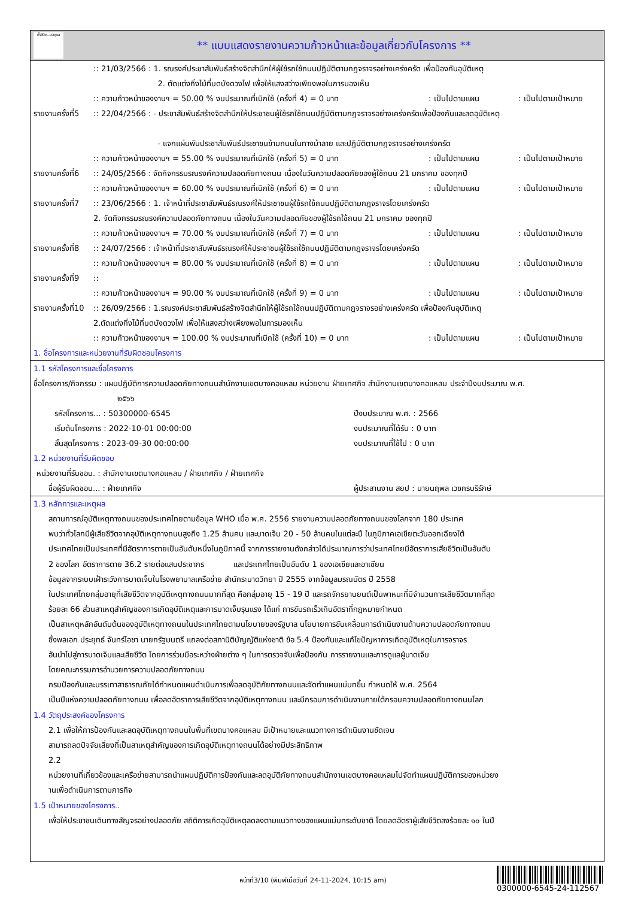ทั้งชีวิต..เราดูแล
** แบบแสดงรายงานความก้าวหน้าและข้อมูลเกี่ยวกับโครงการ **
:: 21/03/2566 : 1. รณรงค์ประชาสัมพันธ์สร้างจิตสำนึกให้ผู้ใช้รถใช้ถนนปฏิบัติตามกฎจราจรอย่างเคร่งครัด เพื่อป้องกันอุบัติเหตุ
2. ตัดแต่งกิ่งไม้ที่บดบังดวงไฟ เพื่อให้แสงสว่างเพียงพอในการมองเห็น
:: ความก้าวหน้าของงานฯ = 50.00 % งบประมาณที่เบิกใช้ (ครั้งที่ 4) = 0 บาท: เป็นไปตามแผน: เป็นไปตามเป้าหมาย
รายงานครั้งที่5
:: 22/04/2566 : - ประชาสัมพันธ์สร้างจิตสำนึกให้ประชาชนผู้ใช้รถใช้ถนนปฏิบัติตามกฎจราจรอย่างเคร่งครัดเพื่อป้องกันและลดอุบัติเหตุ
- แจกแผ่นพับประชาสัมพันธ์ประชาชนข้ามถนนในทางม้าลาย และปฏิบัติตามกฎจราจรอย่างเคร่งครัด
:: ความก้าวหน้าของงานฯ = 55.00 % งบประมาณที่เบิกใช้ (ครั้งที่ 5) = 0 บาท: เป็นไปตามแผน: เป็นไปตามเป้าหมาย
รายงานครั้งที่6
:: 24/05/2566 : จัดกิจกรรมรณรงค์ความปลอดภัยทางถนน เนื่องในวันความปลอดภัยของผู้ใช้ถนน 21 มกราคม ของทุกปี
:: ความก้าวหน้าของงานฯ = 60.00 % งบประมาณที่เบิกใช้ (ครั้งที่ 6) = 0 บาท: เป็นไปตามแผน: เป็นไปตามเป้าหมาย
รายงานครั้งที่7
:: 23/06/2566 : 1. เจ้าหน้าที่ประชาสัมพันธ์รณรงค์ให้ประชาชนผู้ใช้รถใช้ถนนปฏิบัติตามกฎจราจรโดยเคร่งครัด
2. จัดกิจกรรมรณรงค์ความปลอดภัยทางถนน เนื่องในวันความปลอดภัยของผู้ใช้รถใช้ถนน 21 มกราคม ของทุกปี
:: ความก้าวหน้าของงานฯ = 70.00 % งบประมาณที่เบิกใช้ (ครั้งที่ 7) = 0 บาท: เป็นไปตามแผน: เป็นไปตามเป้าหมาย
รายงานครั้งที่8
:: 24/07/2566 : เจ้าหน้าที่ประชาสัมพันธ์รณรงค์ให้ประชาชนผู้ใช้รถใช้ถนนปฏิบัติตามกฎจราจรโดยเคร่งครัด
:: ความก้าวหน้าของงานฯ = 80.00 % งบประมาณที่เบิกใช้ (ครั้งที่ 8) = 0 บาท: เป็นไปตามแผน: เป็นไปตามเป้าหมาย
รายงานครั้งที่9
::
:: ความก้าวหน้าของงานฯ = 90.00 % งบประมาณที่เบิกใช้ (ครั้งที่ 9) = 0 บาท: เป็นไปตามแผน: เป็นไปตามเป้าหมาย
รายงานครั้งที่10
:: 26/09/2566 : 1.รณรงค์ประชาสัมพันธ์สร้างจิตสำนึกให้ผู้ใช้รถใช้ถนนปฏิบัติตามกฎจราจรอย่างเคร่งครัด เพื่อป้องกันอุบัติเหตุ
2.ตัดแต่งกิ่งไม้ที่บดบังดวงไฟ เพื่อให้แสงสว่างเพียงพอในการมองเห็น
:: ความก้าวหน้าของงานฯ = 100.00 % งบประมาณที่เบิกใช้ (ครั้งที่ 10) = 0 บาท: เป็นไปตามแผน: เป็นไปตามเป้าหมาย
1. ชื่อโครงการและหน่วยงานที่รับผิดชอบโครงการ
1.1 รหัสโครงการและชื่อโครงการ
ชื่อโครงการ/กิจกรรม : แผนปฏิบัติการความปลอดภัยทางถนนสำนักงานเขตบางคอแหลม หน่วยงาน ฝ่ายเทศกิจ สำนักงานเขตบางคอแหลม ประจำปีงบประมาณ พ.ศ.
๒๕๖๖
รหัสโครงการ... : 50300000-6545 ปีงบประมาณ พ.ศ. : 2566
เริ่มต้นโครงการ : 2022-10-01 00:00:00 งบประมาณที่ได้รับ : 0 บาท
สิ้นสุดโครงการ : 2023-09-30 00:00:00 งบประมาณที่ใช้ไป : 0 บาท
1.2 หน่วยงานที่รับผิดชอบ
หน่วยงานที่รับชอบ. : สำนักงานเขตบางคอแหลม / ฝ่ายเทศกิจ / ฝ่ายเทศกิจ
ชื่อผู้รับผิดชอบ... : ฝ่ายเทศกิจ ผู้ประสานงาน สยป : นายนฤพล เวชกรบริรักษ์
1.3 หลักการและเหตุผล
สถานการณ์อุบัติเหตุทางถนนของประเทศไทยตามข้อมูล WHO เมื่อ พ.ศ. 2556 รายงานความปลอดภัยทางถนนของโลกจาก 180 ประเทศ
พบว่าทั่วโลกมีผู้เสียชีวิตจากอุบัติเหตุทางถนนสูงถึง 1.25 ล้านคน และบาดเจ็บ 20 - 50 ล้านคนในแต่ละปี ในภูมิภาคเอเชียตะวันออกเฉียงใต้
ประเทศไทยเป็นประเทศที่มีอัตราการตายเป็นอันดับหนึ่งในภูมิภาคนี้ จากการรายงานดังกล่าวได้ประมาณการว่าประเทศไทยมีอัตราการเสียชีวิตเป็นอันดับ
2 ของโลก อัตราการตาย 36.2 รายต่อแสนประชากร และประเทศไทยเป็นอันดับ 1 ของเอเชียและอาเซียน
ข้อมูลจากระบบเฝ้าระวังการบาดเจ็บในโรงพยาบาลเครือข่าย สำนักระบาดวิทยา ปี 2555 จากข้อมูลมรณบัตร ปี 2558
ในประเทศไทยกลุ่มอายุที่เสียชีวิตจากอุบัติเหตุทางถนนมากที่สุด คือกลุ่มอายุ 15 - 19 ปี และรถจักรยานยนต์เป็นพาหนะที่มีจำนวนการเสียชีวิตมากที่สุด
ร้อยละ 66 ส่วนสาเหตุสำคัญของการเกิดอุบัติเหตุและการบาดเจ็บรุนแรง ได้แก่ การขับรถเร็วเกินอัตราที่กฎหมายกำหนด
เป็นสาเหตุหลักอันดับต้นของอุบัติเหตุทางถนนในประเทศไทยตามนโยบายของรัฐบาล นโยบายการขับเคลื่อนการดำเนินงานด้านความปลอดภัยทางถนน
ซึ่งพลเอก ประยุทธ์ จันทร์โอชา นายกรัฐมนตรี แถลงต่อสภานิติบัญญัติแห่งชาติ ข้อ 5.4 ป้องกันและแก้ไขปัญหาการเกิดอุบัติเหตุในการจราจร
อันนำไปสู่การบาดเจ็บและเสียชีวิต โดยการร่วมมือระหว่างฝ่ายต่าง ๆ ในการตรวจจับเพื่อป้องกัน การรายงานและการดูแลผู้บาดเจ็บ
โดยคณะกรรมการอำนวยการความปลอดภัยทางถนน
กรมป้องกันและบรรเทาสาธารณภัยได้กำหนดแผนดำเนินการเพื่อลดอุบัติภัยทางถนนและจัดทำแผนแม่บทขึ้น กำหนดให้ พ.ศ. 2564
เป็นปีแห่งความปลอดภัยทางถนน เพื่อลดอัตราการเสียชีวิตจากอุบัติเหตุทางถนน และมีกรอบการดำเนินงานภายใต้กรอบความปลอดภัยทางถนนโลก
1.4 วัตถุประสงค์ของโครงการ
2.1 เพื่อให้การป้องกันและลดอุบัติเหตุทางถนนในพื้นที่เขตบางคอแหลม มีเป้าหมายและแนวทางการดำเนินงานชัดเจน
สามารถลดปัจจัยเสี่ยงที่เป็นสาเหตุสำคัญของการเกิดอุบัติเหตุทางถนนได้อย่างมีประสิทธิภาพ
2.2
หน่วยงานที่เกี่ยวข้องและเครือข่ายสามารถนำแผนปฏิบัติการป้องกันและลดอุบัติภัยทางถนนสำนักงานเขตบางคอแหลมไปจัดทำแผนปฏิบัติการของหน่วยง
านเพื่อดำเนินการตามภารกิจ
1.5 เป้าหมายของโครงการ..
เพื่อให้ประชาชนเดินทางสัญจรอย่างปลอดภัย สถิติการเกิดอุบัติเหตุลดลงตามแนวทางของแผนแม่บทระดับชาติ โดยลดอัตราผู้เสียชีวิตลงร้อยละ ๑๐ ในปี
หน้าที่3/10 (พิมพ์เมื่อวันที่ 24-11-2024, 10:15 am)
0300000-6545-24-112567